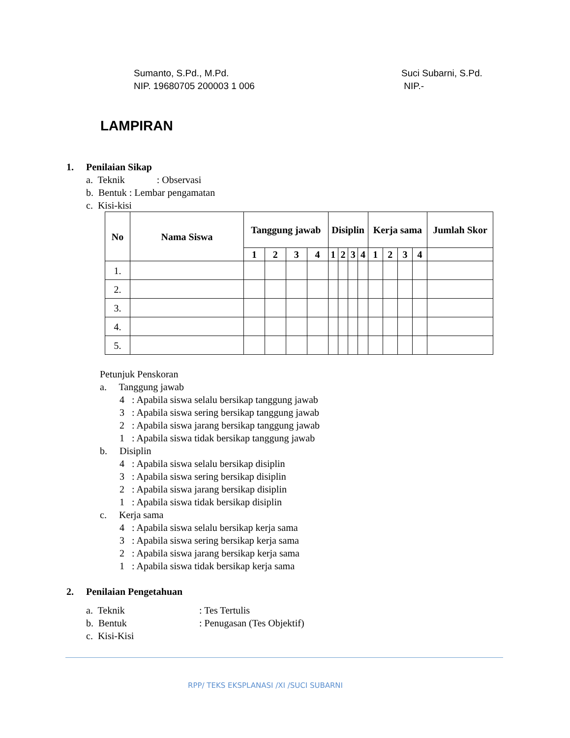Sumanto, S.Pd., M.Pd.
NIP. 19680705 200003 1 006
Suci Subarni, S.Pd.
NIP.-
LAMPIRAN
1. Penilaian Sikap
a. Teknik : Observasi
b. Bentuk : Lembar pengamatan
c. Kisi-kisi
| No | Nama Siswa | Tanggung jawab | | | | Disiplin | | | | Kerja sama | | | | Jumlah Skor |
| --- | --- | --- | --- | --- | --- | --- | --- | --- | --- | --- | --- | --- | --- | --- |
| | | 1 | 2 | 3 | 4 | 1 | 2 | 3 | 4 | 1 | 2 | 3 | 4 | |
| 1. | | | | | | | | | | | | | | |
| 2. | | | | | | | | | | | | | | |
| 3. | | | | | | | | | | | | | | |
| 4. | | | | | | | | | | | | | | |
| 5. | | | | | | | | | | | | | | |
Petunjuk Penskoran
a. Tanggung jawab
4 : Apabila siswa selalu bersikap tanggung jawab
3 : Apabila siswa sering bersikap tanggung jawab
2 : Apabila siswa jarang bersikap tanggung jawab
1 : Apabila siswa tidak bersikap tanggung jawab
b. Disiplin
4 : Apabila siswa selalu bersikap disiplin
3 : Apabila siswa sering bersikap disiplin
2 : Apabila siswa jarang bersikap disiplin
1 : Apabila siswa tidak bersikap disiplin
c. Kerja sama
4 : Apabila siswa selalu bersikap kerja sama
3 : Apabila siswa sering bersikap kerja sama
2 : Apabila siswa jarang bersikap kerja sama
1 : Apabila siswa tidak bersikap kerja sama
2. Penilaian Pengetahuan
a. Teknik: Tes Tertulis
b. Bentuk: Penugasan (Tes Objektif)
c. Kisi-Kisi
RPP/ TEKS EKSPLANASI /XI /SUCI SUBARNI